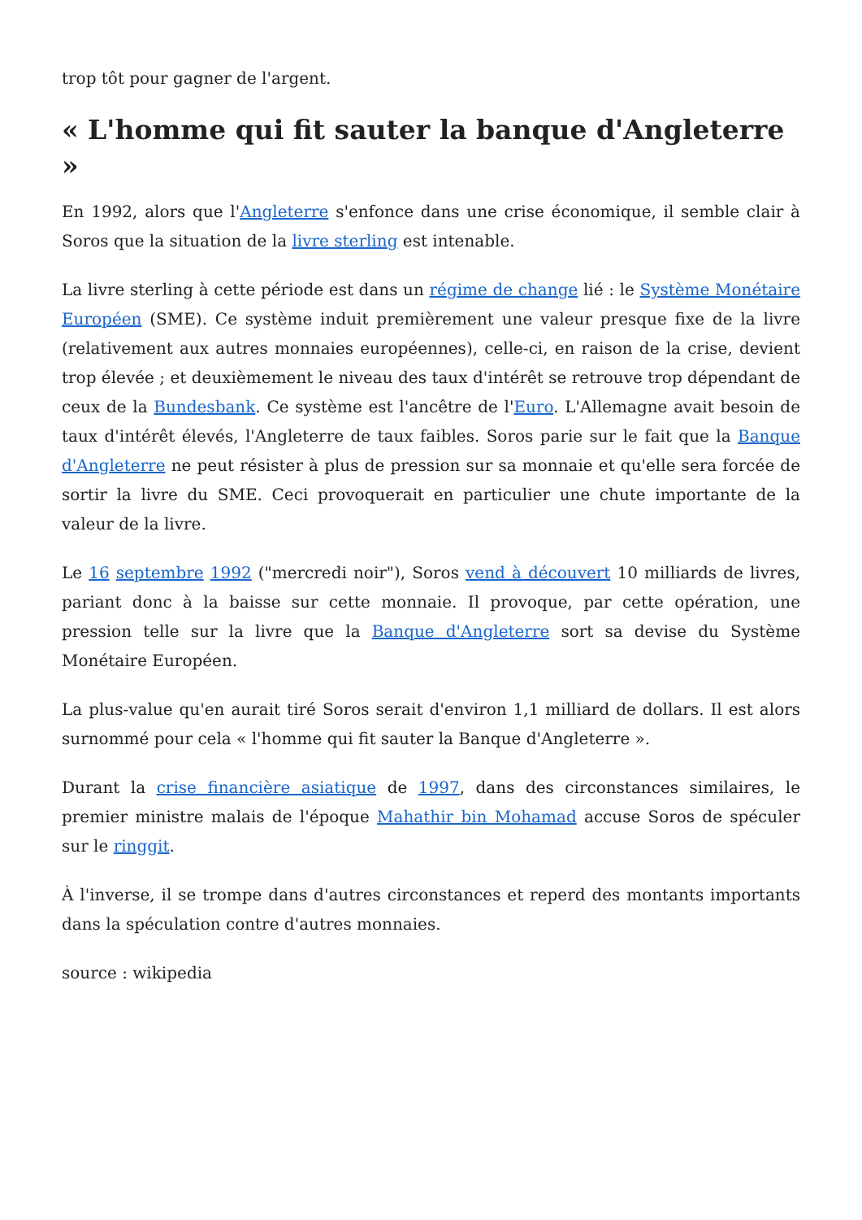trop tôt pour gagner de l'argent.
« L'homme qui fit sauter la banque d'Angleterre »
En 1992, alors que l'Angleterre s'enfonce dans une crise économique, il semble clair à Soros que la situation de la livre sterling est intenable.
La livre sterling à cette période est dans un régime de change lié : le Système Monétaire Européen (SME). Ce système induit premièrement une valeur presque fixe de la livre (relativement aux autres monnaies européennes), celle-ci, en raison de la crise, devient trop élevée ; et deuxièmement le niveau des taux d'intérêt se retrouve trop dépendant de ceux de la Bundesbank. Ce système est l'ancêtre de l'Euro. L'Allemagne avait besoin de taux d'intérêt élevés, l'Angleterre de taux faibles. Soros parie sur le fait que la Banque d'Angleterre ne peut résister à plus de pression sur sa monnaie et qu'elle sera forcée de sortir la livre du SME. Ceci provoquerait en particulier une chute importante de la valeur de la livre.
Le 16 septembre 1992 ("mercredi noir"), Soros vend à découvert 10 milliards de livres, pariant donc à la baisse sur cette monnaie. Il provoque, par cette opération, une pression telle sur la livre que la Banque d'Angleterre sort sa devise du Système Monétaire Européen.
La plus-value qu'en aurait tiré Soros serait d'environ 1,1 milliard de dollars. Il est alors surnommé pour cela « l'homme qui fit sauter la Banque d'Angleterre ».
Durant la crise financière asiatique de 1997, dans des circonstances similaires, le premier ministre malais de l'époque Mahathir bin Mohamad accuse Soros de spéculer sur le ringgit.
À l'inverse, il se trompe dans d'autres circonstances et reperd des montants importants dans la spéculation contre d'autres monnaies.
source : wikipedia